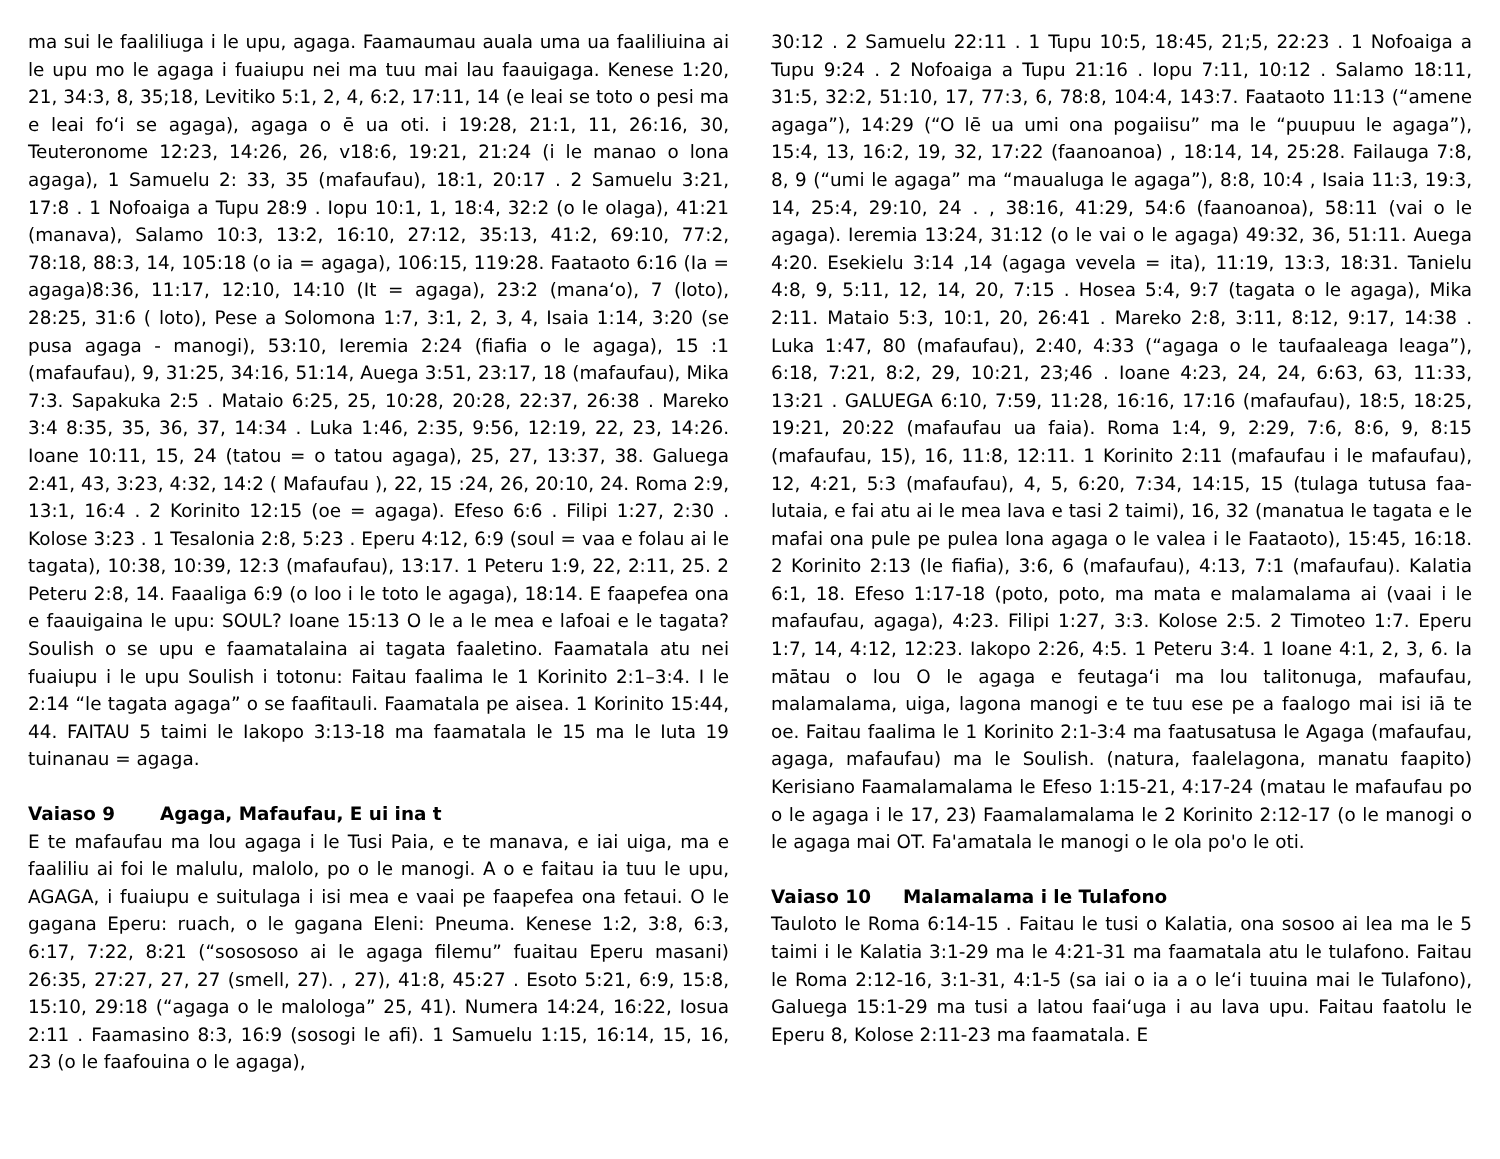ma sui le faaliliuga i le upu, agaga. Faamaumau auala uma ua faaliliuina ai le upu mo le agaga i fuaiupu nei ma tuu mai lau faauigaga. Kenese 1:20, 21, 34:3, 8, 35;18, Levitiko 5:1, 2, 4, 6:2, 17:11, 14 (e leai se toto o pesi ma e leai fo‘i se agaga), agaga o ē ua oti. i 19:28, 21:1, 11, 26:16, 30, Teuteronome 12:23, 14:26, 26, v18:6, 19:21, 21:24 (i le manao o lona agaga), 1 Samuelu 2: 33, 35 (mafaufau), 18:1, 20:17 . 2 Samuelu 3:21, 17:8 . 1 Nofoaiga a Tupu 28:9 . Iopu 10:1, 1, 18:4, 32:2 (o le olaga), 41:21 (manava), Salamo 10:3, 13:2, 16:10, 27:12, 35:13, 41:2, 69:10, 77:2, 78:18, 88:3, 14, 105:18 (o ia = agaga), 106:15, 119:28. Faataoto 6:16 (Ia = agaga)8:36, 11:17, 12:10, 14:10 (It = agaga), 23:2 (mana‘o), 7 (loto), 28:25, 31:6 ( loto), Pese a Solomona 1:7, 3:1, 2, 3, 4, Isaia 1:14, 3:20 (se pusa agaga - manogi), 53:10, Ieremia 2:24 (fiafia o le agaga), 15 :1 (mafaufau), 9, 31:25, 34:16, 51:14, Auega 3:51, 23:17, 18 (mafaufau), Mika 7:3. Sapakuka 2:5 . Mataio 6:25, 25, 10:28, 20:28, 22:37, 26:38 . Mareko 3:4 8:35, 35, 36, 37, 14:34 . Luka 1:46, 2:35, 9:56, 12:19, 22, 23, 14:26. Ioane 10:11, 15, 24 (tatou = o tatou agaga), 25, 27, 13:37, 38. Galuega 2:41, 43, 3:23, 4:32, 14:2 ( Mafaufau ), 22, 15 :24, 26, 20:10, 24. Roma 2:9, 13:1, 16:4 . 2 Korinito 12:15 (oe = agaga). Efeso 6:6 . Filipi 1:27, 2:30 . Kolose 3:23 . 1 Tesalonia 2:8, 5:23 . Eperu 4:12, 6:9 (soul = vaa e folau ai le tagata), 10:38, 10:39, 12:3 (mafaufau), 13:17. 1 Peteru 1:9, 22, 2:11, 25. 2 Peteru 2:8, 14. Faaaliga 6:9 (o loo i le toto le agaga), 18:14. E faapefea ona e faauigaina le upu: SOUL? Ioane 15:13 O le a le mea e lafoai e le tagata? Soulish o se upu e faamatalaina ai tagata faaletino. Faamatala atu nei fuaiupu i le upu Soulish i totonu: Faitau faalima le 1 Korinito 2:1–3:4. I le 2:14 “le tagata agaga” o se faafitauli. Faamatala pe aisea. 1 Korinito 15:44, 44. FAITAU 5 taimi le Iakopo 3:13-18 ma faamatala le 15 ma le Iuta 19 tuinanau = agaga.
Vaiaso 9 Agaga, Mafaufau, E ui ina t
E te mafaufau ma lou agaga i le Tusi Paia, e te manava, e iai uiga, ma e faaliliu ai foi le malulu, malolo, po o le manogi. A o e faitau ia tuu le upu, AGAGA, i fuaiupu e suitulaga i isi mea e vaai pe faapefea ona fetaui. O le gagana Eperu: ruach, o le gagana Eleni: Pneuma. Kenese 1:2, 3:8, 6:3, 6:17, 7:22, 8:21 (“sosososo ai le agaga filemu” fuaitau Eperu masani) 26:35, 27:27, 27, 27 (smell, 27). , 27), 41:8, 45:27 . Esoto 5:21, 6:9, 15:8, 15:10, 29:18 (“agaga o le malologa” 25, 41). Numera 14:24, 16:22, Iosua 2:11 . Faamasino 8:3, 16:9 (sosogi le afi). 1 Samuelu 1:15, 16:14, 15, 16, 23 (o le faafouina o le agaga),
30:12 . 2 Samuelu 22:11 . 1 Tupu 10:5, 18:45, 21;5, 22:23 . 1 Nofoaiga a Tupu 9:24 . 2 Nofoaiga a Tupu 21:16 . Iopu 7:11, 10:12 . Salamo 18:11, 31:5, 32:2, 51:10, 17, 77:3, 6, 78:8, 104:4, 143:7. Faataoto 11:13 (“amene agaga”), 14:29 (“O lē ua umi ona pogaiisu” ma le “puupuu le agaga”), 15:4, 13, 16:2, 19, 32, 17:22 (faanoanoa) , 18:14, 14, 25:28. Failauga 7:8, 8, 9 (“umi le agaga” ma “maualuga le agaga”), 8:8, 10:4 , Isaia 11:3, 19:3, 14, 25:4, 29:10, 24 . , 38:16, 41:29, 54:6 (faanoanoa), 58:11 (vai o le agaga). Ieremia 13:24, 31:12 (o le vai o le agaga) 49:32, 36, 51:11. Auega 4:20. Esekielu 3:14 ,14 (agaga vevela = ita), 11:19, 13:3, 18:31. Tanielu 4:8, 9, 5:11, 12, 14, 20, 7:15 . Hosea 5:4, 9:7 (tagata o le agaga), Mika 2:11. Mataio 5:3, 10:1, 20, 26:41 . Mareko 2:8, 3:11, 8:12, 9:17, 14:38 . Luka 1:47, 80 (mafaufau), 2:40, 4:33 (“agaga o le taufaaleaga leaga”), 6:18, 7:21, 8:2, 29, 10:21, 23;46 . Ioane 4:23, 24, 24, 6:63, 63, 11:33, 13:21 . GALUEGA 6:10, 7:59, 11:28, 16:16, 17:16 (mafaufau), 18:5, 18:25, 19:21, 20:22 (mafaufau ua faia). Roma 1:4, 9, 2:29, 7:6, 8:6, 9, 8:15 (mafaufau, 15), 16, 11:8, 12:11. 1 Korinito 2:11 (mafaufau i le mafaufau), 12, 4:21, 5:3 (mafaufau), 4, 5, 6:20, 7:34, 14:15, 15 (tulaga tutusa faa-lutaia, e fai atu ai le mea lava e tasi 2 taimi), 16, 32 (manatua le tagata e le mafai ona pule pe pulea lona agaga o le valea i le Faataoto), 15:45, 16:18. 2 Korinito 2:13 (le fiafia), 3:6, 6 (mafaufau), 4:13, 7:1 (mafaufau). Kalatia 6:1, 18. Efeso 1:17-18 (poto, poto, ma mata e malamalama ai (vaai i le mafaufau, agaga), 4:23. Filipi 1:27, 3:3. Kolose 2:5. 2 Timoteo 1:7. Eperu 1:7, 14, 4:12, 12:23. Iakopo 2:26, 4:5. 1 Peteru 3:4. 1 Ioane 4:1, 2, 3, 6. Ia mātau o lou O le agaga e feutaga‘i ma lou talitonuga, mafaufau, malamalama, uiga, lagona manogi e te tuu ese pe a faalogo mai isi iā te oe. Faitau faalima le 1 Korinito 2:1-3:4 ma faatusatusa le Agaga (mafaufau, agaga, mafaufau) ma le Soulish. (natura, faalelagona, manatu faapito) Kerisiano Faamalamalama le Efeso 1:15-21, 4:17-24 (matau le mafaufau po o le agaga i le 17, 23) Faamalamalama le 2 Korinito 2:12-17 (o le manogi o le agaga mai OT. Fa'amatala le manogi o le ola po'o le oti.
Vaiaso 10 Malamalama i le Tulafono
Tauloto le Roma 6:14-15 . Faitau le tusi o Kalatia, ona sosoo ai lea ma le 5 taimi i le Kalatia 3:1-29 ma le 4:21-31 ma faamatala atu le tulafono. Faitau le Roma 2:12-16, 3:1-31, 4:1-5 (sa iai o ia a o le‘i tuuina mai le Tulafono), Galuega 15:1-29 ma tusi a latou faai‘uga i au lava upu. Faitau faatolu le Eperu 8, Kolose 2:11-23 ma faamatala. E